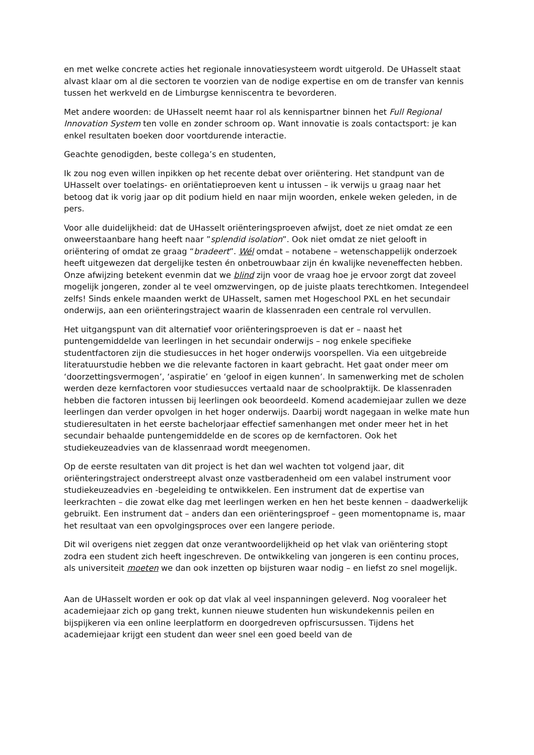en met welke concrete acties het regionale innovatiesysteem wordt uitgerold. De UHasselt staat alvast klaar om al die sectoren te voorzien van de nodige expertise en om de transfer van kennis tussen het werkveld en de Limburgse kenniscentra te bevorderen.
Met andere woorden: de UHasselt neemt haar rol als kennispartner binnen het Full Regional Innovation System ten volle en zonder schroom op. Want innovatie is zoals contactsport: je kan enkel resultaten boeken door voortdurende interactie.
Geachte genodigden, beste collega’s en studenten,
Ik zou nog even willen inpikken op het recente debat over oriëntering. Het standpunt van de UHasselt over toelatings- en oriëntatieproeven kent u intussen – ik verwijs u graag naar het betoog dat ik vorig jaar op dit podium hield en naar mijn woorden, enkele weken geleden, in de pers.
Voor alle duidelijkheid: dat de UHasselt oriënteringsproeven afwijst, doet ze niet omdat ze een onweerstaanbare hang heeft naar ”splendid isolation”. Ook niet omdat ze niet gelooft in oriëntering of omdat ze graag “bradeert”. Wél omdat – notabene – wetenschappelijk onderzoek heeft uitgewezen dat dergelijke testen én onbetrouwbaar zijn én kwalijke neveneffecten hebben. Onze afwijzing betekent evenmin dat we blind zijn voor de vraag hoe je ervoor zorgt dat zoveel mogelijk jongeren, zonder al te veel omzwervingen, op de juiste plaats terechtkomen. Integendeel zelfs! Sinds enkele maanden werkt de UHasselt, samen met Hogeschool PXL en het secundair onderwijs, aan een oriënteringstraject waarin de klassenraden een centrale rol vervullen.
Het uitgangspunt van dit alternatief voor oriënteringsproeven is dat er – naast het puntengemiddelde van leerlingen in het secundair onderwijs – nog enkele specifieke studentfactoren zijn die studiesucces in het hoger onderwijs voorspellen. Via een uitgebreide literatuurstudie hebben we die relevante factoren in kaart gebracht. Het gaat onder meer om ‘doorzettingsvermogen’, ‘aspiratie’ en ‘geloof in eigen kunnen’. In samenwerking met de scholen werden deze kernfactoren voor studiesucces vertaald naar de schoolpraktijk. De klassenraden hebben die factoren intussen bij leerlingen ook beoordeeld. Komend academiejaar zullen we deze leerlingen dan verder opvolgen in het hoger onderwijs. Daarbij wordt nagegaan in welke mate hun studieresultaten in het eerste bachelorjaar effectief samenhangen met onder meer het in het secundair behaalde puntengemiddelde en de scores op de kernfactoren. Ook het studiekeuzeadvies van de klassenraad wordt meegenomen.
Op de eerste resultaten van dit project is het dan wel wachten tot volgend jaar, dit oriënteringstraject onderstreept alvast onze vastberadenheid om een valabel instrument voor studiekeuzeadvies en -begeleiding te ontwikkelen. Een instrument dat de expertise van leerkrachten – die zowat elke dag met leerlingen werken en hen het beste kennen – daadwerkelijk gebruikt. Een instrument dat – anders dan een oriënteringsproef – geen momentopname is, maar het resultaat van een opvolgingsproces over een langere periode.
Dit wil overigens niet zeggen dat onze verantwoordelijkheid op het vlak van oriëntering stopt zodra een student zich heeft ingeschreven. De ontwikkeling van jongeren is een continu proces, als universiteit moeten we dan ook inzetten op bijsturen waar nodig – en liefst zo snel mogelijk.
Aan de UHasselt worden er ook op dat vlak al veel inspanningen geleverd. Nog vooraleer het academiejaar zich op gang trekt, kunnen nieuwe studenten hun wiskundekennis peilen en bijspijkeren via een online leerplatform en doorgedreven opfriscursussen. Tijdens het academiejaar krijgt een student dan weer snel een goed beeld van de